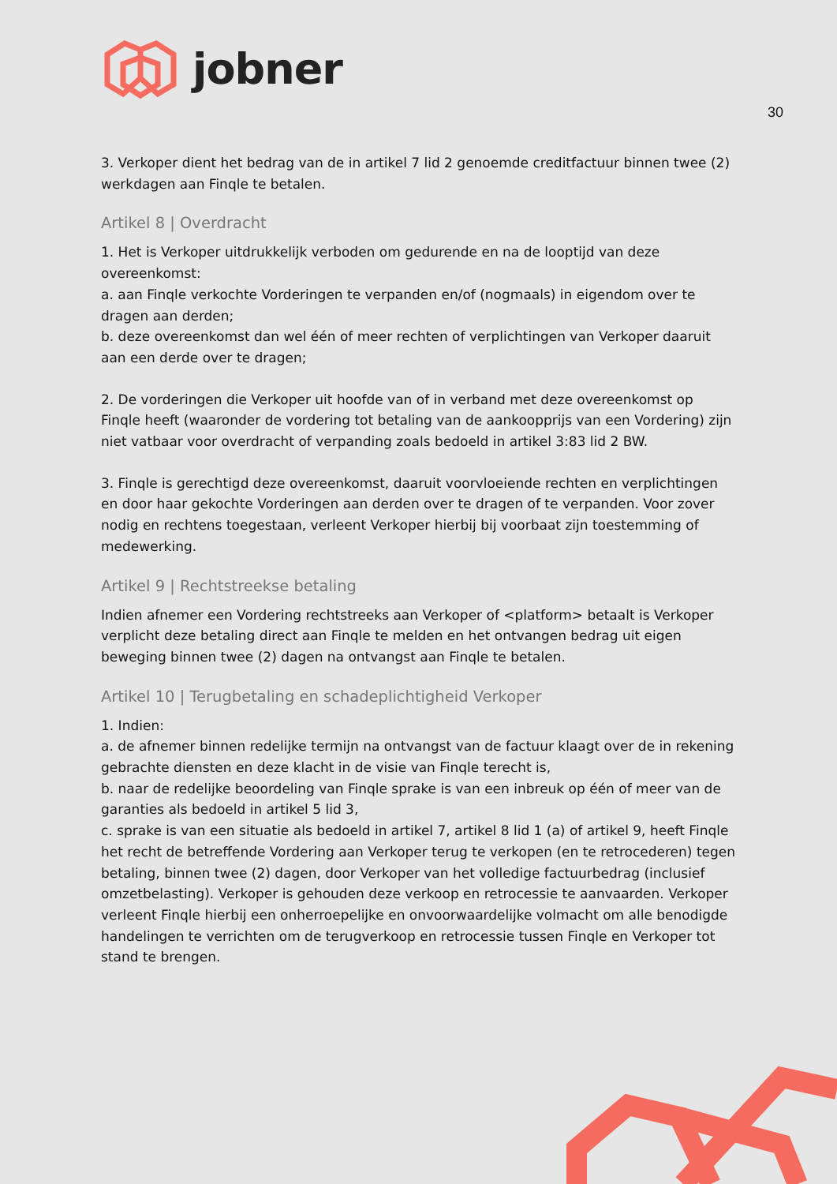jobner
30
3. Verkoper dient het bedrag van de in artikel 7 lid 2 genoemde creditfactuur binnen twee (2) werkdagen aan Finqle te betalen.
Artikel 8 | Overdracht
1. Het is Verkoper uitdrukkelijk verboden om gedurende en na de looptijd van deze overeenkomst:
a. aan Finqle verkochte Vorderingen te verpanden en/of (nogmaals) in eigendom over te dragen aan derden;
b. deze overeenkomst dan wel één of meer rechten of verplichtingen van Verkoper daaruit aan een derde over te dragen;
2. De vorderingen die Verkoper uit hoofde van of in verband met deze overeenkomst op Finqle heeft (waaronder de vordering tot betaling van de aankoopprijs van een Vordering) zijn niet vatbaar voor overdracht of verpanding zoals bedoeld in artikel 3:83 lid 2 BW.
3. Finqle is gerechtigd deze overeenkomst, daaruit voorvloeiende rechten en verplichtingen en door haar gekochte Vorderingen aan derden over te dragen of te verpanden. Voor zover nodig en rechtens toegestaan, verleent Verkoper hierbij bij voorbaat zijn toestemming of medewerking.
Artikel 9 | Rechtstreekse betaling
Indien afnemer een Vordering rechtstreeks aan Verkoper of <platform> betaalt is Verkoper verplicht deze betaling direct aan Finqle te melden en het ontvangen bedrag uit eigen beweging binnen twee (2) dagen na ontvangst aan Finqle te betalen.
Artikel 10 | Terugbetaling en schadeplichtigheid Verkoper
1. Indien:
a. de afnemer binnen redelijke termijn na ontvangst van de factuur klaagt over de in rekening gebrachte diensten en deze klacht in de visie van Finqle terecht is,
b. naar de redelijke beoordeling van Finqle sprake is van een inbreuk op één of meer van de garanties als bedoeld in artikel 5 lid 3,
c. sprake is van een situatie als bedoeld in artikel 7, artikel 8 lid 1 (a) of artikel 9, heeft Finqle het recht de betreffende Vordering aan Verkoper terug te verkopen (en te retrocederen) tegen betaling, binnen twee (2) dagen, door Verkoper van het volledige factuurbedrag (inclusief omzetbelasting). Verkoper is gehouden deze verkoop en retrocessie te aanvaarden. Verkoper verleent Finqle hierbij een onherroepelijke en onvoorwaardelijke volmacht om alle benodigde handelingen te verrichten om de terugverkoop en retrocessie tussen Finqle en Verkoper tot stand te brengen.